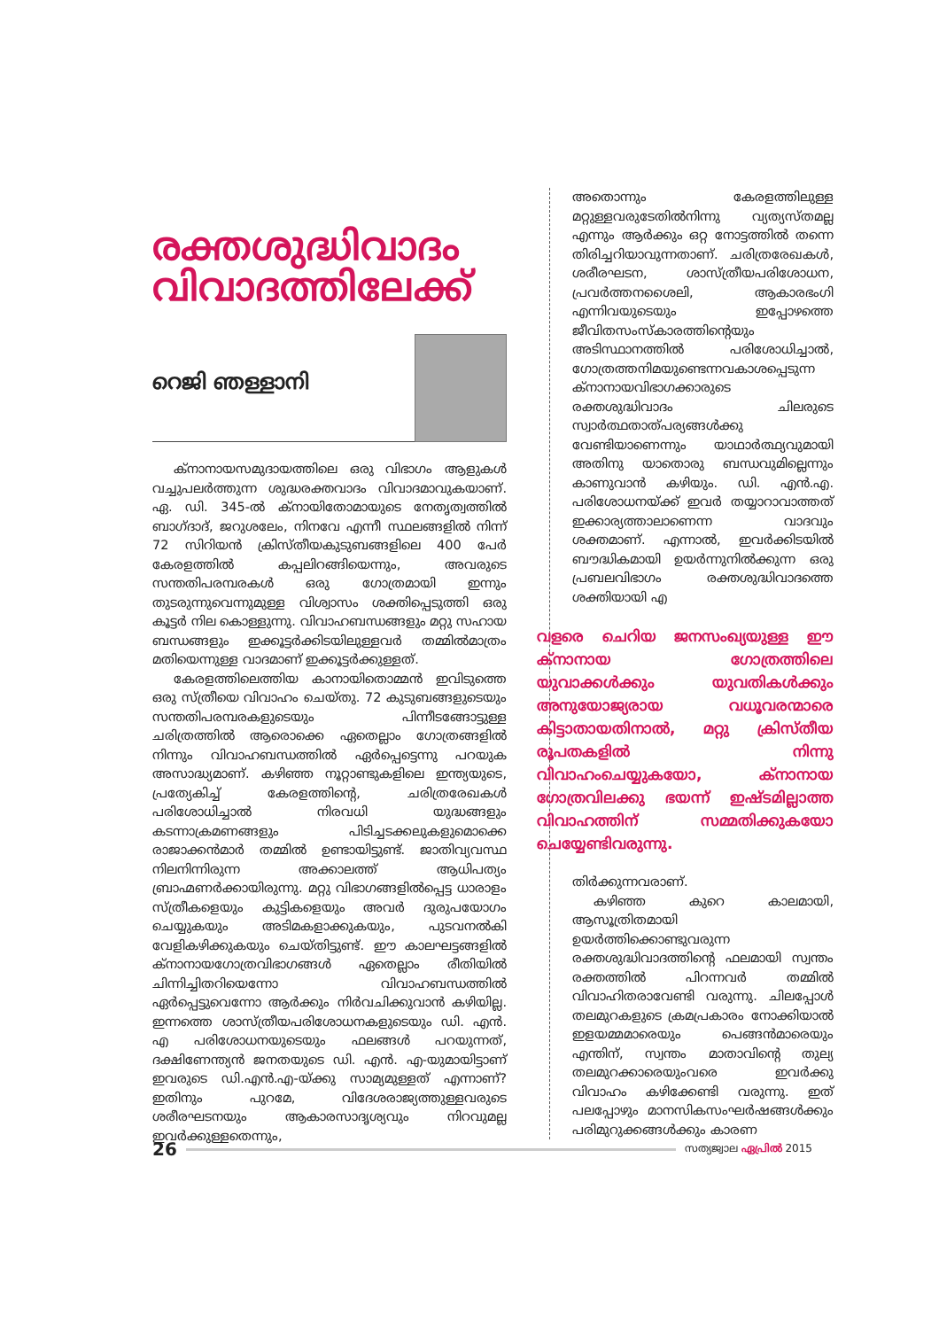രക്തശുദ്ധിവാദം
വിവാദത്തിലേക്ക്
റെജി ഞള്ളാനി
ക്നാനായസമുദായത്തിലെ ഒരു വിഭാഗം ആളുകൾ വച്ചുപലർത്തുന്ന ശുദ്ധരക്തവാദം വിവാദമാവുകയാണ്. ഏ. ഡി. 345-ൽ ക്നായിതോമായുടെ നേതൃത്വത്തിൽ ബാഗ്ദാദ്, ജറുശലേം, നിനവേ എന്നീ സ്ഥലങ്ങളിൽ നിന്ന് 72 സിറിയൻ ക്രിസ്തീയകുടുബങ്ങളിലെ 400 പേർ കേരളത്തിൽ കപ്പലിറങ്ങിയെന്നും, അവരുടെ സന്തതിപരമ്പരകൾ ഒരു ഗോത്രമായി ഇന്നും തുടരുന്നുവെന്നുമുള്ള വിശ്വാസം ശക്തിപ്പെടുത്തി ഒരു കൂട്ടർ നില കൊള്ളുന്നു. വിവാഹബന്ധങ്ങളും മറ്റു സഹായ ബന്ധങ്ങളും ഇക്കൂട്ടർക്കിടയിലുള്ളവർ തമ്മിൽമാത്രം മതിയെന്നുള്ള വാദമാണ് ഇക്കൂട്ടർക്കുള്ളത്.
കേരളത്തിലെത്തിയ കാനായിതൊമ്മൻ ഇവിടുത്തെ ഒരു സ്ത്രീയെ വിവാഹം ചെയ്തു. 72 കുടുബങ്ങളുടെയും സന്തതിപരമ്പരകളുടെയും പിന്നീടങ്ങോട്ടുള്ള ചരിത്രത്തിൽ ആരൊക്കെ ഏതെല്ലാം ഗോത്രങ്ങളിൽ നിന്നും വിവാഹബന്ധത്തിൽ ഏർപ്പെട്ടെന്നു പറയുക അസാദ്ധ്യമാണ്. കഴിഞ്ഞ നൂറ്റാണ്ടുകളിലെ ഇന്ത്യയുടെ, പ്രത്യേകിച്ച് കേരളത്തിന്റെ, ചരിത്രരേഖകൾ പരിശോധിച്ചാൽ നിരവധി യുദ്ധങ്ങളും കടന്നാക്രമണങ്ങളും പിടിച്ചടക്കലുകളുമൊക്കെ രാജാക്കൻമാർ തമ്മിൽ ഉണ്ടായിട്ടുണ്ട്. ജാതിവ്യവസ്ഥ നിലനിന്നിരുന്ന അക്കാലത്ത് ആധിപത്യം ബ്രാഹ്മണർക്കായിരുന്നു. മറ്റു വിഭാഗങ്ങളിൽപ്പെട്ട ധാരാളം സ്ത്രീകളെയും കുട്ടികളെയും അവർ ദുരുപയോഗം ചെയ്യുകയും അടിമകളാക്കുകയും, പുടവനൽകി വേളികഴിക്കുകയും ചെയ്തിട്ടുണ്ട്. ഈ കാലഘട്ടങ്ങളിൽ ക്നാനായഗോത്രവിഭാഗങ്ങൾ ഏതെല്ലാം രീതിയിൽ ചിന്നിച്ചിതറിയെന്നോ വിവാഹബന്ധത്തിൽ ഏർപ്പെട്ടുവെന്നോ ആർക്കും നിർവചിക്കുവാൻ കഴിയില്ല. ഇന്നത്തെ ശാസ്ത്രീയപരിശോധനകളുടെയും ഡി. എൻ. എ പരിശോധനയുടെയും ഫലങ്ങൾ പറയുന്നത്, ദക്ഷിണേന്ത്യൻ ജനതയുടെ ഡി. എൻ. എ-യുമായിട്ടാണ് ഇവരുടെ ഡി.എൻ.എ-യ്ക്കു സാമ്യമുള്ളത് എന്നാണ്? ഇതിനും പുറമേ, വിദേശരാജ്യത്തുള്ളവരുടെ ശരീരഘടനയും ആകാരസാദൃശ്യവും നിറവുമല്ല ഇവർക്കുള്ളതെന്നും,
അതൊന്നും കേരളത്തിലുള്ള മറ്റുള്ളവരുടേതിൽനിന്നു വ്യത്യസ്തമല്ല എന്നും ആർക്കും ഒറ്റ നോട്ടത്തിൽ തന്നെ തിരിച്ചറിയാവുന്നതാണ്. ചരിത്രരേഖകൾ, ശരീരഘടന, ശാസ്ത്രീയപരിശോധന, പ്രവർത്തനശൈലി, ആകാരഭംഗി എന്നിവയുടെയും ഇപ്പോഴത്തെ ജീവിതസംസ്കാരത്തിന്റെയും അടിസ്ഥാനത്തിൽ പരിശോധിച്ചാൽ, ഗോത്രത്തനിമയുണ്ടെന്നവകാശപ്പെടുന്ന ക്നാനായവിഭാഗക്കാരുടെ രക്തശുദ്ധിവാദം ചിലരുടെ സ്വാർത്ഥതാത്പര്യങ്ങൾക്കു വേണ്ടിയാണെന്നും യാഥാർത്ഥ്യവുമായി അതിനു യാതൊരു ബന്ധവുമില്ലെന്നും കാണുവാൻ കഴിയും. ഡി. എൻ.എ. പരിശോധനയ്ക്ക് ഇവർ തയ്യാറാവാത്തത് ഇക്കാര്യത്താലാണെന്ന വാദവും ശക്തമാണ്. എന്നാൽ, ഇവർക്കിടയിൽ ബൗദ്ധികമായി ഉയർന്നുനിൽക്കുന്ന ഒരു പ്രബലവിഭാഗം രക്തശുദ്ധിവാദത്തെ ശക്തിയായി എ
വളരെ ചെറിയ ജനസംഖ്യയുള്ള ഈ ക്നാനായ ഗോത്രത്തിലെ യുവാക്കൾക്കും യുവതികൾക്കും അനുയോജ്യരായ വധൂവരന്മാരെ കിട്ടാതായതിനാൽ, മറ്റു ക്രിസ്തീയ രൂപതകളിൽ നിന്നു വിവാഹംചെയ്യുകയോ, ക്നാനായ ഗോത്രവിലക്കു ഭയന്ന് ഇഷ്ടമില്ലാത്ത വിവാഹത്തിന് സമ്മതിക്കുകയോ ചെയ്യേണ്ടിവരുന്നു.
തിർക്കുന്നവരാണ്.
കഴിഞ്ഞ കുറെ കാലമായി, ആസൂത്രിതമായി ഉയർത്തിക്കൊണ്ടുവരുന്ന രക്തശുദ്ധിവാദത്തിന്റെ ഫലമായി സ്വന്തം രക്തത്തിൽ പിറന്നവർ തമ്മിൽ വിവാഹിതരാവേണ്ടി വരുന്നു. ചിലപ്പോൾ തലമുറകളുടെ ക്രമപ്രകാരം നോക്കിയാൽ ഇളയമ്മമാരെയും പെങ്ങൻമാരെയും എന്തിന്, സ്വന്തം മാതാവിന്റെ തുല്യ തലമുറക്കാരെയുംവരെ ഇവർക്കു വിവാഹം കഴിക്കേണ്ടി വരുന്നു. ഇത് പലപ്പോഴും മാനസികസംഘർഷങ്ങൾക്കും പരിമുറുക്കങ്ങൾക്കും കാരണ
26
സത്യജ്വാല ഏപ്രിൽ 2015